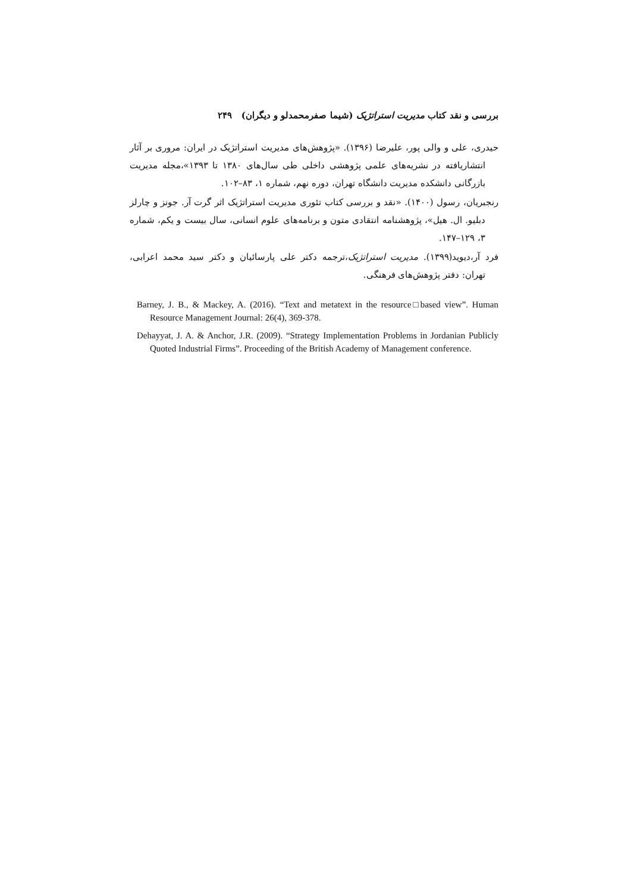بررسی و نقد کتاب مدیریت استراتژیک (شیما صفرمحمدلو و دیگران) ۲۴۹
حیدری، علی و والی پور، علیرضا (۱۳۹۶). «پژوهش‌های مدیریت استراتژیک در ایران: مروری بر آثار انتشاریافته در نشریه‌های علمی پژوهشی داخلی طی سال‌های ۱۳۸۰ تا ۱۳۹۳»،مجله مدیریت بازرگانی دانشکده مدیریت دانشگاه تهران، دوره نهم، شماره ۱، ۸۳–۱۰۲.
رنجبریان، رسول (۱۴۰۰). «نقد و بررسی کتاب تئوری مدیریت استراتژیک اثر گرت آر. جونز و چارلز دبلیو. ال. هیل»، پژوهشنامه انتقادی متون و برنامه‌های علوم انسانی، سال بیست و یکم، شماره ۳، ۱۲۹–۱۴۷.
فرد آر،دیوید(۱۳۹۹). مدیریت استراتژیک،ترجمه دکتر علی پارسائیان و دکتر سید محمد اعرابی، تهران: دفتر پژوهش‌های فرهنگی.
Barney, J. B., & Mackey, A. (2016). “Text and metatext in the resource□based view”. Human Resource Management Journal: 26(4), 369-378.
Dehayyat, J. A. & Anchor, J.R. (2009). “Strategy Implementation Problems in Jordanian Publicly Quoted Industrial Firms”. Proceeding of the British Academy of Management conference.